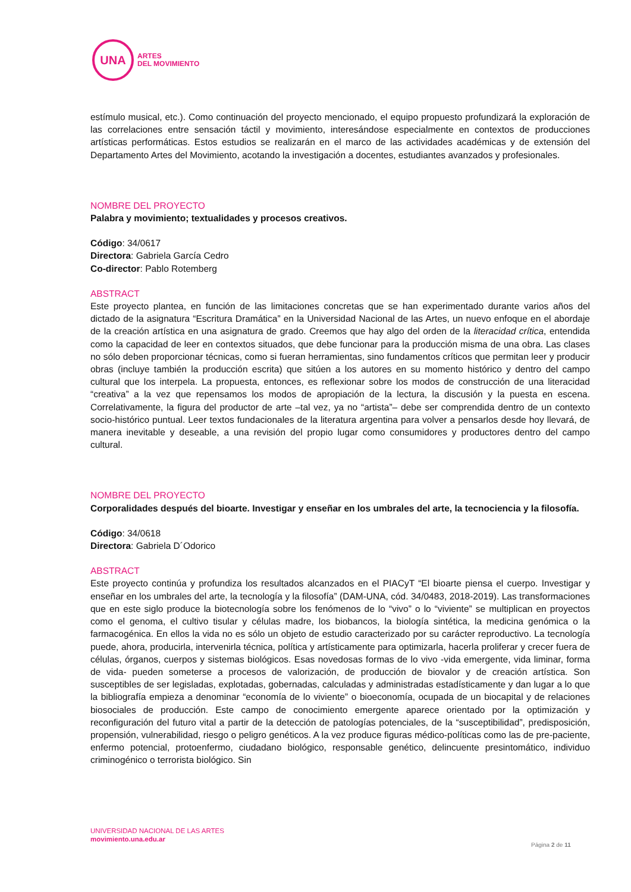UNA
ARTES
DEL MOVIMIENTO
estímulo musical, etc.). Como continuación del proyecto mencionado, el equipo propuesto profundizará la exploración de las correlaciones entre sensación táctil y movimiento, interesándose especialmente en contextos de producciones artísticas performáticas. Estos estudios se realizarán en el marco de las actividades académicas y de extensión del Departamento Artes del Movimiento, acotando la investigación a docentes, estudiantes avanzados y profesionales.
NOMBRE DEL PROYECTO
Palabra y movimiento; textualidades y procesos creativos.
Código: 34/0617
Directora: Gabriela García Cedro
Co-director: Pablo Rotemberg
ABSTRACT
Este proyecto plantea, en función de las limitaciones concretas que se han experimentado durante varios años del dictado de la asignatura “Escritura Dramática” en la Universidad Nacional de las Artes, un nuevo enfoque en el abordaje de la creación artística en una asignatura de grado. Creemos que hay algo del orden de la literacidad crítica, entendida como la capacidad de leer en contextos situados, que debe funcionar para la producción misma de una obra. Las clases no sólo deben proporcionar técnicas, como si fueran herramientas, sino fundamentos críticos que permitan leer y producir obras (incluye también la producción escrita) que sitúen a los autores en su momento histórico y dentro del campo cultural que los interpela. La propuesta, entonces, es reflexionar sobre los modos de construcción de una literacidad “creativa” a la vez que repensamos los modos de apropiación de la lectura, la discusión y la puesta en escena. Correlativamente, la figura del productor de arte –tal vez, ya no “artista”– debe ser comprendida dentro de un contexto socio-histórico puntual. Leer textos fundacionales de la literatura argentina para volver a pensarlos desde hoy llevará, de manera inevitable y deseable, a una revisión del propio lugar como consumidores y productores dentro del campo cultural.
NOMBRE DEL PROYECTO
Corporalidades después del bioarte. Investigar y enseñar en los umbrales del arte, la tecnociencia y la filosofía.
Código: 34/0618
Directora: Gabriela D´Odorico
ABSTRACT
Este proyecto continúa y profundiza los resultados alcanzados en el PIACyT “El bioarte piensa el cuerpo. Investigar y enseñar en los umbrales del arte, la tecnología y la filosofía” (DAM-UNA, cód. 34/0483, 2018-2019). Las transformaciones que en este siglo produce la biotecnología sobre los fenómenos de lo “vivo” o lo “viviente” se multiplican en proyectos como el genoma, el cultivo tisular y células madre, los biobancos, la biología sintética, la medicina genómica o la farmacogénica. En ellos la vida no es sólo un objeto de estudio caracterizado por su carácter reproductivo. La tecnología puede, ahora, producirla, intervenirla técnica, política y artísticamente para optimizarla, hacerla proliferar y crecer fuera de células, órganos, cuerpos y sistemas biológicos. Esas novedosas formas de lo vivo -vida emergente, vida liminar, forma de vida- pueden someterse a procesos de valorización, de producción de biovalor y de creación artística. Son susceptibles de ser legisladas, explotadas, gobernadas, calculadas y administradas estadísticamente y dan lugar a lo que la bibliografía empieza a denominar “economía de lo viviente” o bioeconomía, ocupada de un biocapital y de relaciones biosociales de producción. Este campo de conocimiento emergente aparece orientado por la optimización y reconfiguración del futuro vital a partir de la detección de patologías potenciales, de la “susceptibilidad”, predisposición, propensión, vulnerabilidad, riesgo o peligro genéticos. A la vez produce figuras médico-políticas como las de pre-paciente, enfermo potencial, protoenfermo, ciudadano biológico, responsable genético, delincuente presintomático, individuo criminogénico o terrorista biológico. Sin
UNIVERSIDAD NACIONAL DE LAS ARTES
movimiento.una.edu.ar
Página 2 de 11